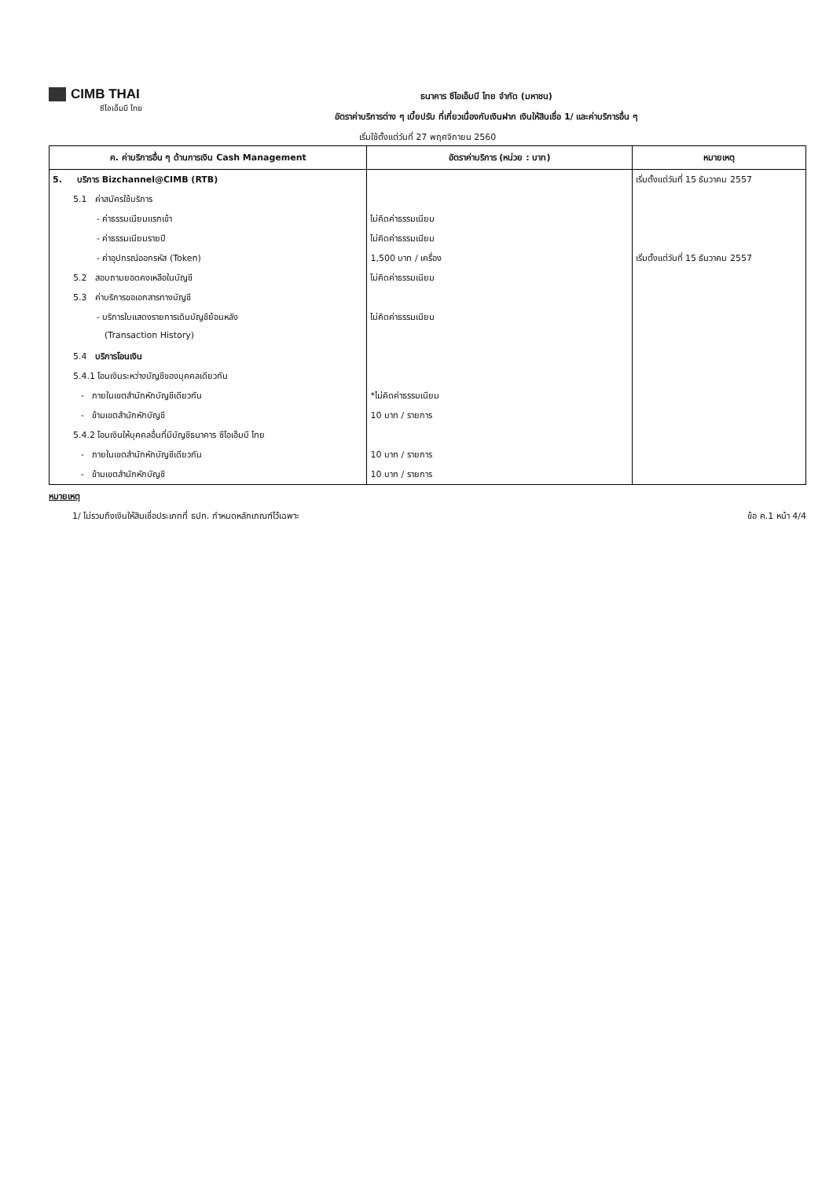CIMB THAI
ซีไอเอ็มบี ไทย
ธนาคาร ซีไอเอ็มบี ไทย จำกัด (มหาชน)
อัตราค่าบริการต่าง ๆ เบี้ยปรับ ที่เกี่ยวเนื่องกับเงินฝาก เงินให้สินเชื่อ 1/ และค่าบริการอื่น ๆ
เริ่มใช้ตั้งแต่วันที่ 27 พฤศจิกายน 2560
| ค. ค่าบริการอื่น ๆ ด้านการเงิน Cash Management | อัตราค่าบริการ (หน่วย : บาท) | หมายเหตุ |
| --- | --- | --- |
| 5. บริการ Bizchannel@CIMB (RTB) | | เริ่มตั้งแต่วันที่ 15 ธันวาคม 2557 |
| 5.1 ค่าสมัครใช้บริการ | | |
| - ค่าธรรมเนียมแรกเข้า | ไม่คิดค่าธรรมเนียม | |
| - ค่าธรรมเนียมรายปี | ไม่คิดค่าธรรมเนียม | |
| - ค่าอุปกรณ์ออกรหัส (Token) | 1,500 บาท / เครื่อง | เริ่มตั้งแต่วันที่ 15 ธันวาคม 2557 |
| 5.2 สอบถามยอดคงเหลือในบัญชี | ไม่คิดค่าธรรมเนียม | |
| 5.3 ค่าบริการขอเอกสารทางบัญชี | | |
| - บริการใบแสดงรายการเดินบัญชีย้อนหลัง | ไม่คิดค่าธรรมเนียม | |
| (Transaction History) | | |
| 5.4 บริการโอนเงิน | | |
| 5.4.1 โอนเงินระหว่างบัญชีของบุคคลเดียวกัน | | |
| - ภายในเขตสำนักหักบัญชีเดียวกัน | *ไม่คิดค่าธรรมเนียม | |
| - ข้ามเขตสำนักหักบัญชี | 10 บาท / รายการ | |
| 5.4.2 โอนเงินให้บุคคลอื่นที่มีบัญชีธนาคาร ซีไอเอ็มบี ไทย | | |
| - ภายในเขตสำนักหักบัญชีเดียวกัน | 10 บาท / รายการ | |
| - ข้ามเขตสำนักหักบัญชี | 10 บาท / รายการ | |
หมายเหตุ
1/ ไม่รวมถึงเงินให้สินเชื่อประเภทที่ ธปท. กำหนดหลักเกณฑ์ไว้เฉพาะ ข้อ ค.1 หน้า 4/4